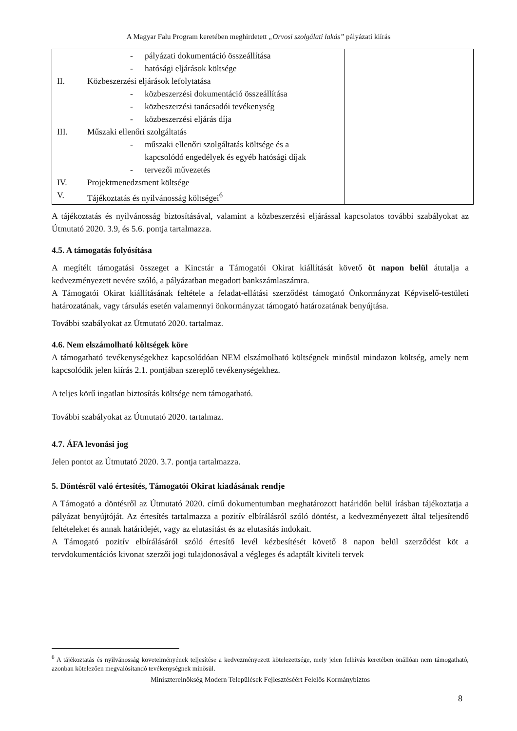A Magyar Falu Program keretében meghirdetett „Orvosi szolgálati lakás” pályázati kiírás
| - pályázati dokumentáció összeállítása - hatósági eljárások költsége II. Közbeszerzési eljárások lefolytatása - közbeszerzési dokumentáció összeállítása - közbeszerzési tanácsadói tevékenység - közbeszerzési eljárás díja III. Műszaki ellenőri szolgáltatás - műszaki ellenőri szolgáltatás költsége és a kapcsolódó engedélyek és egyéb hatósági díjak - tervezői művezetés IV. Projektmenedzsment költsége V. Tájékoztatás és nyilvánosság költségei<sup>6</sup> | |
A tájékoztatás és nyilvánosság biztosításával, valamint a közbeszerzési eljárással kapcsolatos további szabályokat az Útmutató 2020. 3.9, és 5.6. pontja tartalmazza.
4.5. A támogatás folyósítása
A megítélt támogatási összeget a Kincstár a Támogatói Okirat kiállítását követő öt napon belül átutalja a kedvezményezett nevére szóló, a pályázatban megadott bankszámlaszámra.
A Támogatói Okirat kiállításának feltétele a feladat-ellátási szerződést támogató Önkormányzat Képviselő-testületi határozatának, vagy társulás esetén valamennyi önkormányzat támogató határozatának benyújtása.
További szabályokat az Útmutató 2020. tartalmaz.
4.6. Nem elszámolható költségek köre
A támogatható tevékenységekhez kapcsolódóan NEM elszámolható költségnek minősül mindazon költség, amely nem kapcsolódik jelen kiírás 2.1. pontjában szereplő tevékenységekhez.
A teljes körű ingatlan biztosítás költsége nem támogatható.
További szabályokat az Útmutató 2020. tartalmaz.
4.7. ÁFA levonási jog
Jelen pontot az Útmutató 2020. 3.7. pontja tartalmazza.
5. Döntésről való értesítés, Támogatói Okirat kiadásának rendje
A Támogató a döntésről az Útmutató 2020. című dokumentumban meghatározott határidőn belül írásban tájékoztatja a pályázat benyújtóját. Az értesítés tartalmazza a pozitív elbírálásról szóló döntést, a kedvezményezett által teljesítendő feltételeket és annak határidejét, vagy az elutasítást és az elutasítás indokait.
A Támogató pozitív elbírálásáról szóló értesítő levél kézbesítését követő 8 napon belül szerződést köt a tervdokumentációs kivonat szerzői jogi tulajdonosával a végleges és adaptált kiviteli tervek
<sup>6</sup> A tájékoztatás és nyilvánosság követelményének teljesítése a kedvezményezett kötelezettsége, mely jelen felhívás keretében önállóan nem támogatható, azonban kötelezően megvalósítandó tevékenységnek minősül.
Miniszterelnökség Modern Települések Fejlesztéséért Felelős Kormánybiztos
8